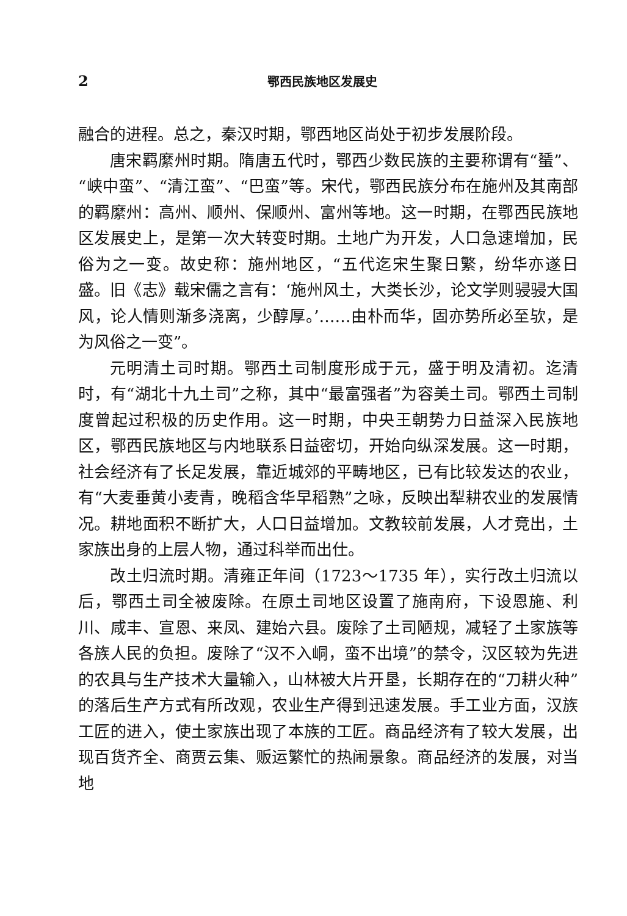2 鄂西民族地区发展史
融合的进程。总之，秦汉时期，鄂西地区尚处于初步发展阶段。
唐宋羁縻州时期。隋唐五代时，鄂西少数民族的主要称谓有“蜑”、“峡中蛮”、“清江蛮”、“巴蛮”等。宋代，鄂西民族分布在施州及其南部的羁縻州：高州、顺州、保顺州、富州等地。这一时期，在鄂西民族地区发展史上，是第一次大转变时期。土地广为开发，人口急速增加，民俗为之一变。故史称：施州地区，“五代迄宋生聚日繁，纷华亦遂日盛。旧《志》载宋儒之言有：‘施州风土，大类长沙，论文学则骎骎大国风，论人情则渐多浇离，少醇厚。’……由朴而华，固亦势所必至欤，是为风俗之一变”。
元明清土司时期。鄂西土司制度形成于元，盛于明及清初。迄清时，有“湖北十九土司”之称，其中“最富强者”为容美土司。鄂西土司制度曾起过积极的历史作用。这一时期，中央王朝势力日益深入民族地区，鄂西民族地区与内地联系日益密切，开始向纵深发展。这一时期，社会经济有了长足发展，靠近城郊的平畴地区，已有比较发达的农业，有“大麦垂黄小麦青，晚稻含华早稻熟”之咏，反映出犁耕农业的发展情况。耕地面积不断扩大，人口日益增加。文教较前发展，人才竞出，土家族出身的上层人物，通过科举而出仕。
改土归流时期。清雍正年间（1723～1735 年），实行改土归流以后，鄂西土司全被废除。在原土司地区设置了施南府，下设恩施、利川、咸丰、宣恩、来凤、建始六县。废除了土司陋规，减轻了土家族等各族人民的负担。废除了“汉不入峒，蛮不出境”的禁令，汉区较为先进的农具与生产技术大量输入，山林被大片开垦，长期存在的“刀耕火种”的落后生产方式有所改观，农业生产得到迅速发展。手工业方面，汉族工匠的进入，使土家族出现了本族的工匠。商品经济有了较大发展，出现百货齐全、商贾云集、贩运繁忙的热闹景象。商品经济的发展，对当地